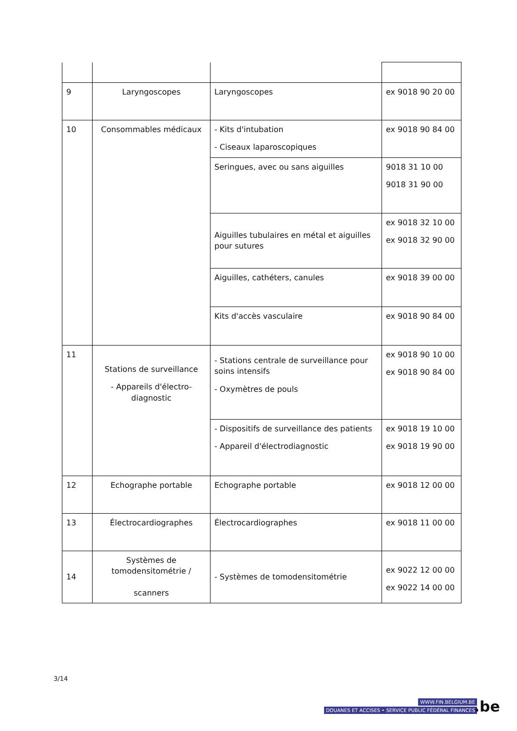| 9 | Laryngoscopes | Laryngoscopes | ex 9018 90 20 00 |
| 10 | Consommables médicaux | - Kits d'intubation - Ciseaux laparoscopiques | ex 9018 90 84 00 |
| | | Seringues, avec ou sans aiguilles | 9018 31 10 00 9018 31 90 00 |
| | | Aiguilles tubulaires en métal et aiguilles pour sutures | ex 9018 32 10 00 ex 9018 32 90 00 |
| | | Aiguilles, cathéters, canules | ex 9018 39 00 00 |
| | | Kits d'accès vasculaire | ex 9018 90 84 00 |
| 11 | Stations de surveillance - Appareils d'électro-diagnostic | - Stations centrale de surveillance pour soins intensifs - Oxymètres de pouls | ex 9018 90 10 00 ex 9018 90 84 00 |
| | | - Dispositifs de surveillance des patients - Appareil d'électrodiagnostic | ex 9018 19 10 00 ex 9018 19 90 00 |
| 12 | Echographe portable | Echographe portable | ex 9018 12 00 00 |
| 13 | Électrocardiographes | Électrocardiographes | ex 9018 11 00 00 |
| 14 | Systèmes de tomodensitométrie / scanners | - Systèmes de tomodensitométrie | ex 9022 12 00 00 ex 9022 14 00 00 |
3/14
WWW.FIN.BELGIUM.BE
DOUANES ET ACCISES • SERVICE PUBLIC FÉDÉRAL FINANCES
.be